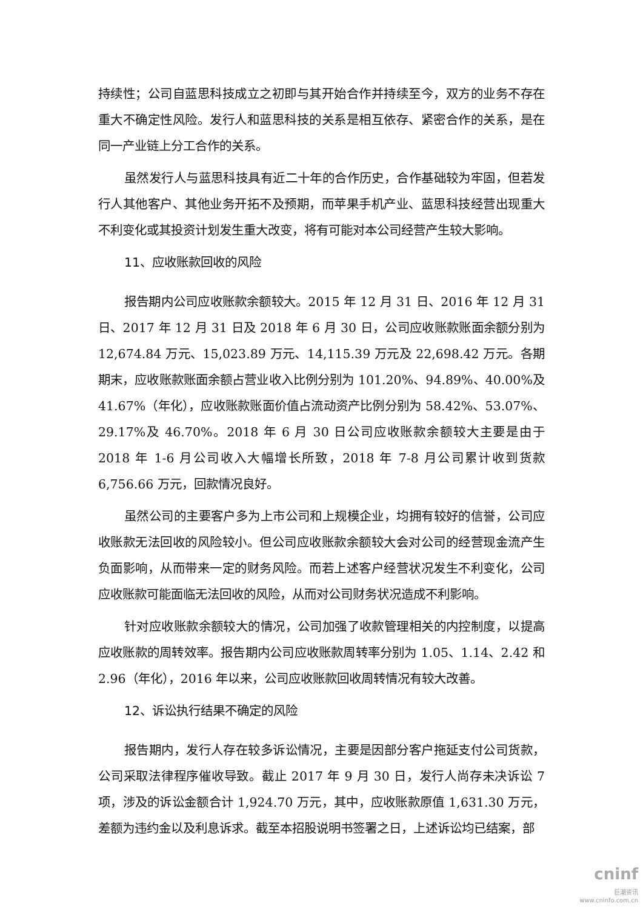持续性；公司自蓝思科技成立之初即与其开始合作并持续至今，双方的业务不存在重大不确定性风险。发行人和蓝思科技的关系是相互依存、紧密合作的关系，是在同一产业链上分工合作的关系。
虽然发行人与蓝思科技具有近二十年的合作历史，合作基础较为牢固，但若发行人其他客户、其他业务开拓不及预期，而苹果手机产业、蓝思科技经营出现重大不利变化或其投资计划发生重大改变，将有可能对本公司经营产生较大影响。
11、应收账款回收的风险
报告期内公司应收账款余额较大。2015 年 12 月 31 日、2016 年 12 月 31 日、2017 年 12 月 31 日及 2018 年 6 月 30 日，公司应收账款账面余额分别为 12,674.84 万元、15,023.89 万元、14,115.39 万元及 22,698.42 万元。各期期末，应收账款账面余额占营业收入比例分别为 101.20%、94.89%、40.00%及 41.67%（年化），应收账款账面价值占流动资产比例分别为 58.42%、53.07%、29.17%及 46.70%。2018 年 6 月 30 日公司应收账款余额较大主要是由于 2018 年 1-6 月公司收入大幅增长所致，2018 年 7-8 月公司累计收到货款 6,756.66 万元，回款情况良好。
虽然公司的主要客户多为上市公司和上规模企业，均拥有较好的信誉，公司应收账款无法回收的风险较小。但公司应收账款余额较大会对公司的经营现金流产生负面影响，从而带来一定的财务风险。而若上述客户经营状况发生不利变化，公司应收账款可能面临无法回收的风险，从而对公司财务状况造成不利影响。
针对应收账款余额较大的情况，公司加强了收款管理相关的内控制度，以提高应收账款的周转效率。报告期内公司应收账款周转率分别为 1.05、1.14、2.42 和 2.96（年化），2016 年以来，公司应收账款回收周转情况有较大改善。
12、诉讼执行结果不确定的风险
报告期内，发行人存在较多诉讼情况，主要是因部分客户拖延支付公司货款，公司采取法律程序催收导致。截止 2017 年 9 月 30 日，发行人尚存未决诉讼 7 项，涉及的诉讼金额合计 1,924.70 万元，其中，应收账款原值 1,631.30 万元，差额为违约金以及利息诉求。截至本招股说明书签署之日，上述诉讼均已结案，部
cninf
巨潮资讯
www.cninfo.com.cn